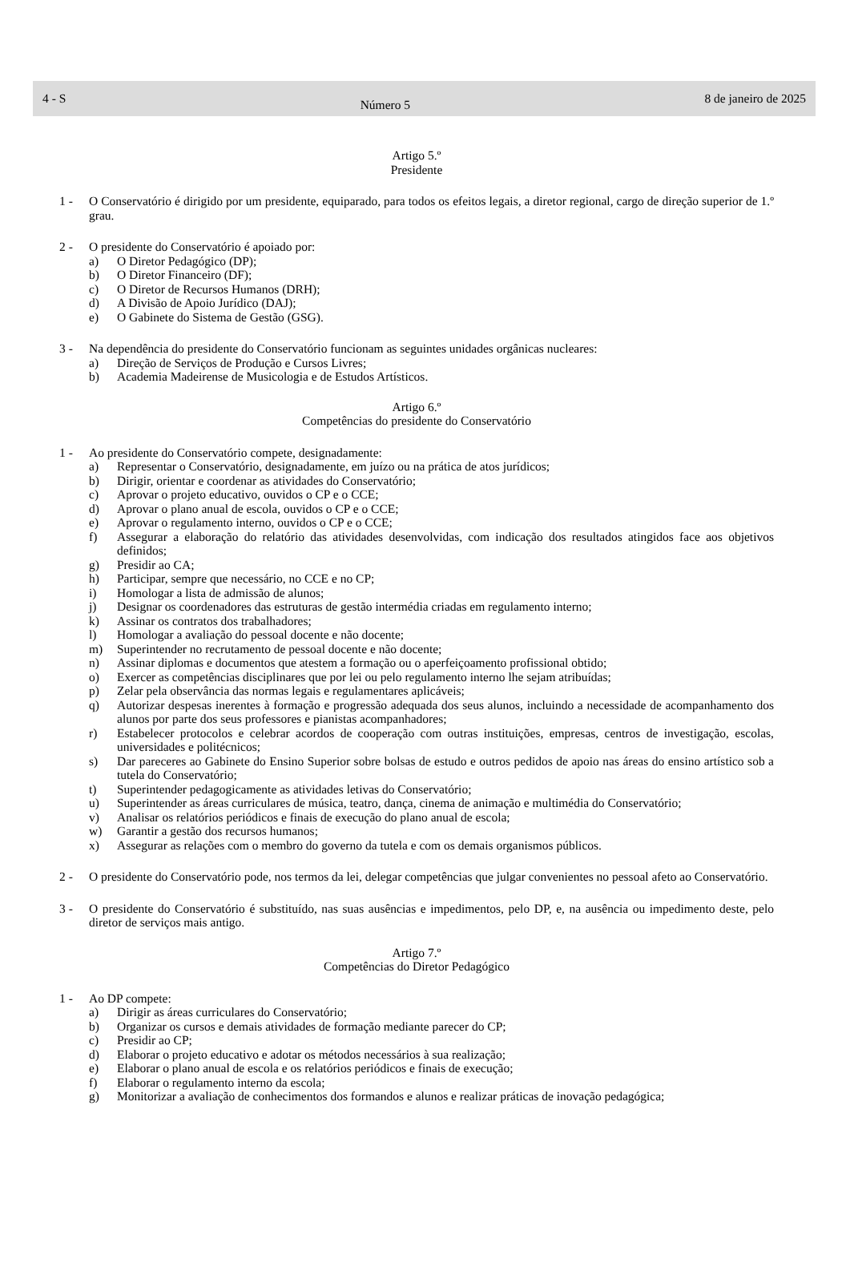4 - S Número 5 8 de janeiro de 2025
Artigo 5.º
Presidente
1 - O Conservatório é dirigido por um presidente, equiparado, para todos os efeitos legais, a diretor regional, cargo de direção superior de 1.º grau.
2 - O presidente do Conservatório é apoiado por:
a) O Diretor Pedagógico (DP);
b) O Diretor Financeiro (DF);
c) O Diretor de Recursos Humanos (DRH);
d) A Divisão de Apoio Jurídico (DAJ);
e) O Gabinete do Sistema de Gestão (GSG).
3 - Na dependência do presidente do Conservatório funcionam as seguintes unidades orgânicas nucleares:
a) Direção de Serviços de Produção e Cursos Livres;
b) Academia Madeirense de Musicologia e de Estudos Artísticos.
Artigo 6.º
Competências do presidente do Conservatório
1 - Ao presidente do Conservatório compete, designadamente:
a) Representar o Conservatório, designadamente, em juízo ou na prática de atos jurídicos;
b) Dirigir, orientar e coordenar as atividades do Conservatório;
c) Aprovar o projeto educativo, ouvidos o CP e o CCE;
d) Aprovar o plano anual de escola, ouvidos o CP e o CCE;
e) Aprovar o regulamento interno, ouvidos o CP e o CCE;
f) Assegurar a elaboração do relatório das atividades desenvolvidas, com indicação dos resultados atingidos face aos objetivos definidos;
g) Presidir ao CA;
h) Participar, sempre que necessário, no CCE e no CP;
i) Homologar a lista de admissão de alunos;
j) Designar os coordenadores das estruturas de gestão intermédia criadas em regulamento interno;
k) Assinar os contratos dos trabalhadores;
l) Homologar a avaliação do pessoal docente e não docente;
m) Superintender no recrutamento de pessoal docente e não docente;
n) Assinar diplomas e documentos que atestem a formação ou o aperfeiçoamento profissional obtido;
o) Exercer as competências disciplinares que por lei ou pelo regulamento interno lhe sejam atribuídas;
p) Zelar pela observância das normas legais e regulamentares aplicáveis;
q) Autorizar despesas inerentes à formação e progressão adequada dos seus alunos, incluindo a necessidade de acompanhamento dos alunos por parte dos seus professores e pianistas acompanhadores;
r) Estabelecer protocolos e celebrar acordos de cooperação com outras instituições, empresas, centros de investigação, escolas, universidades e politécnicos;
s) Dar pareceres ao Gabinete do Ensino Superior sobre bolsas de estudo e outros pedidos de apoio nas áreas do ensino artístico sob a tutela do Conservatório;
t) Superintender pedagogicamente as atividades letivas do Conservatório;
u) Superintender as áreas curriculares de música, teatro, dança, cinema de animação e multimédia do Conservatório;
v) Analisar os relatórios periódicos e finais de execução do plano anual de escola;
w) Garantir a gestão dos recursos humanos;
x) Assegurar as relações com o membro do governo da tutela e com os demais organismos públicos.
2 - O presidente do Conservatório pode, nos termos da lei, delegar competências que julgar convenientes no pessoal afeto ao Conservatório.
3 - O presidente do Conservatório é substituído, nas suas ausências e impedimentos, pelo DP, e, na ausência ou impedimento deste, pelo diretor de serviços mais antigo.
Artigo 7.º
Competências do Diretor Pedagógico
1 - Ao DP compete:
a) Dirigir as áreas curriculares do Conservatório;
b) Organizar os cursos e demais atividades de formação mediante parecer do CP;
c) Presidir ao CP;
d) Elaborar o projeto educativo e adotar os métodos necessários à sua realização;
e) Elaborar o plano anual de escola e os relatórios periódicos e finais de execução;
f) Elaborar o regulamento interno da escola;
g) Monitorizar a avaliação de conhecimentos dos formandos e alunos e realizar práticas de inovação pedagógica;